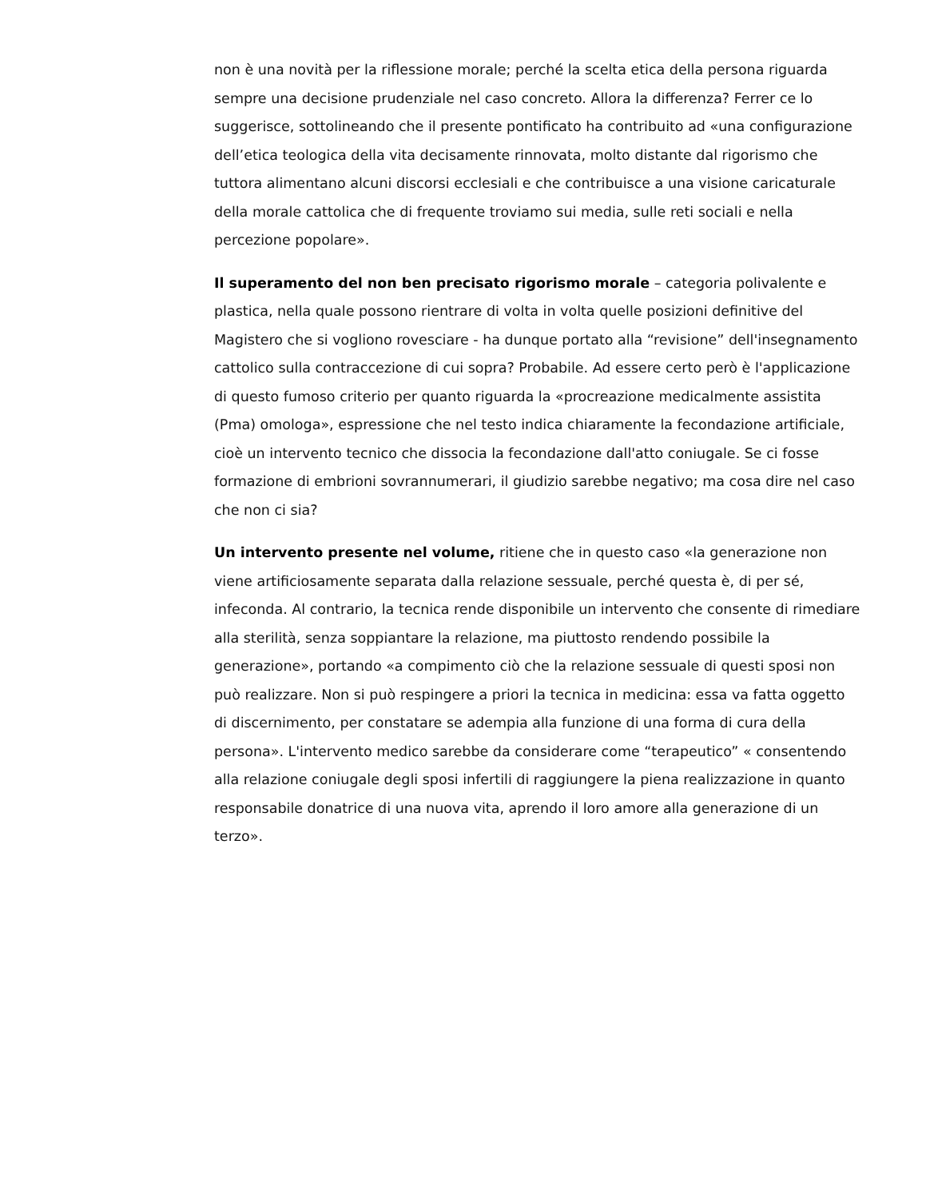non è una novità per la riflessione morale; perché la scelta etica della persona riguarda sempre una decisione prudenziale nel caso concreto. Allora la differenza? Ferrer ce lo suggerisce, sottolineando che il presente pontificato ha contribuito ad «una configurazione dell’etica teologica della vita decisamente rinnovata, molto distante dal rigorismo che tuttora alimentano alcuni discorsi ecclesiali e che contribuisce a una visione caricaturale della morale cattolica che di frequente troviamo sui media, sulle reti sociali e nella percezione popolare».
Il superamento del non ben precisato rigorismo morale – categoria polivalente e plastica, nella quale possono rientrare di volta in volta quelle posizioni definitive del Magistero che si vogliono rovesciare - ha dunque portato alla “revisione” dell'insegnamento cattolico sulla contraccezione di cui sopra? Probabile. Ad essere certo però è l'applicazione di questo fumoso criterio per quanto riguarda la «procreazione medicalmente assistita (Pma) omologa», espressione che nel testo indica chiaramente la fecondazione artificiale, cioè un intervento tecnico che dissocia la fecondazione dall'atto coniugale. Se ci fosse formazione di embrioni sovrannumerari, il giudizio sarebbe negativo; ma cosa dire nel caso che non ci sia?
Un intervento presente nel volume, ritiene che in questo caso «la generazione non viene artificiosamente separata dalla relazione sessuale, perché questa è, di per sé, infeconda. Al contrario, la tecnica rende disponibile un intervento che consente di rimediare alla sterilità, senza soppiantare la relazione, ma piuttosto rendendo possibile la generazione», portando «a compimento ciò che la relazione sessuale di questi sposi non può realizzare. Non si può respingere a priori la tecnica in medicina: essa va fatta oggetto di discernimento, per constatare se adempia alla funzione di una forma di cura della persona». L'intervento medico sarebbe da considerare come “terapeutico” « consentendo alla relazione coniugale degli sposi infertili di raggiungere la piena realizzazione in quanto responsabile donatrice di una nuova vita, aprendo il loro amore alla generazione di un terzo».